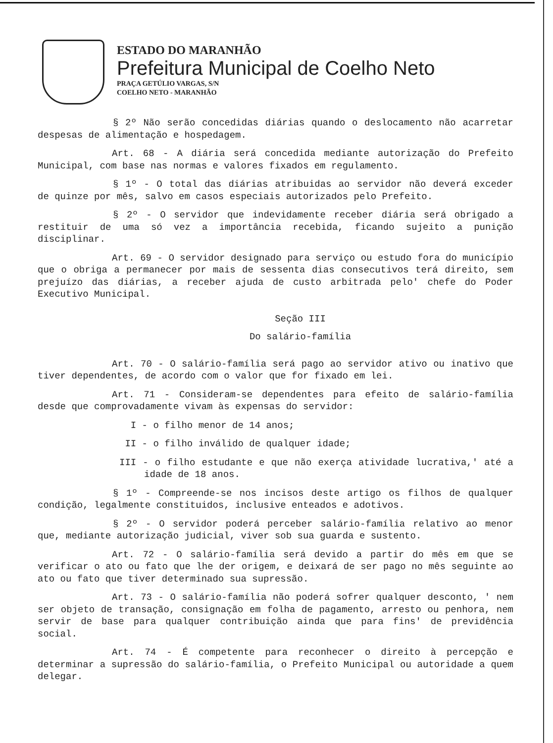ESTADO DO MARANHÃO
Prefeitura Municipal de Coelho Neto
PRAÇA GETÚLIO VARGAS, S/N
COELHO NETO - MARANHÃO
§ 2º Não serão concedidas diárias quando o deslocamento não acarretar despesas de alimentação e hospedagem.
Art. 68 - A diária será concedida mediante autorização do Prefeito Municipal, com base nas normas e valores fixados em regulamento.
§ 1º - O total das diárias atribuidas ao servidor não deverá exceder de quinze por mês, salvo em casos especiais autorizados pelo Prefeito.
§ 2º - O servidor que indevidamente receber diária será obrigado a restituir de uma só vez a importância recebida, ficando sujeito a punição disciplinar.
Art. 69 - O servidor designado para serviço ou estudo fora do município que o obriga a permanecer por mais de sessenta dias consecutivos terá direito, sem prejuízo das diárias, a receber ajuda de custo arbitrada pelo' chefe do Poder Executivo Municipal.
Seção III
Do salário-família
Art. 70 - O salário-família será pago ao servidor ativo ou inativo que tiver dependentes, de acordo com o valor que for fixado em lei.
Art. 71 - Consideram-se dependentes para efeito de salário-família desde que comprovadamente vivam às expensas do servidor:
I - o filho menor de 14 anos;
II - o filho inválido de qualquer idade;
III - o filho estudante e que não exerça atividade lucrativa,' até a idade de 18 anos.
§ 1º - Compreende-se nos incisos deste artigo os filhos de qualquer condição, legalmente constituidos, inclusive enteados e adotivos.
§ 2º - O servidor poderá perceber salário-família relativo ao menor que, mediante autorização judicial, viver sob sua guarda e sustento.
Art. 72 - O salário-família será devido a partir do mês em que se verificar o ato ou fato que lhe der origem, e deixará de ser pago no mês seguinte ao ato ou fato que tiver determinado sua supressão.
Art. 73 - O salário-família não poderá sofrer qualquer desconto, ' nem ser objeto de transação, consignação em folha de pagamento, arresto ou penhora, nem servir de base para qualquer contribuição ainda que para fins' de previdência social.
Art. 74 - É competente para reconhecer o direito à percepção e determinar a supressão do salário-família, o Prefeito Municipal ou autoridade a quem delegar.